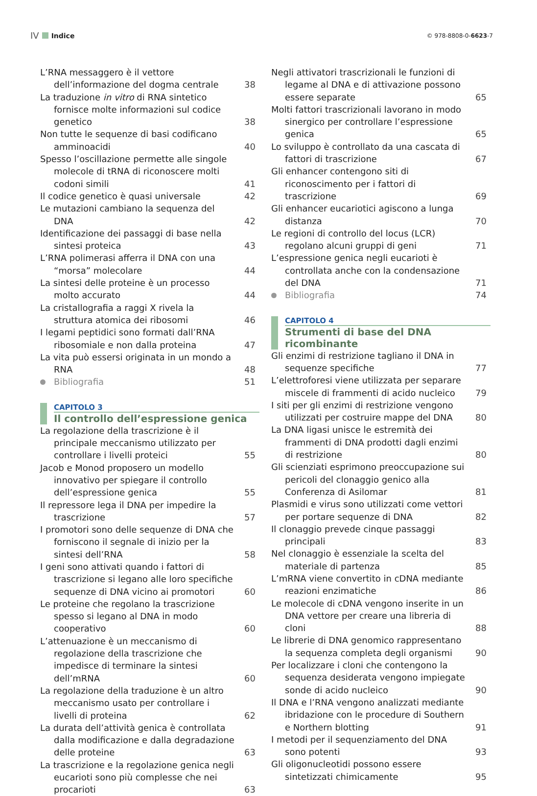IV Indice
© 978-8808-0-6623-7
L’RNA messaggero è il vettore dell’informazione del dogma centrale
38
La traduzione in vitro di RNA sintetico fornisce molte informazioni sul codice genetico
38
Non tutte le sequenze di basi codificano amminoacidi
40
Spesso l’oscillazione permette alle singole molecole di tRNA di riconoscere molti codoni simili
41
Il codice genetico è quasi universale
42
Le mutazioni cambiano la sequenza del DNA
42
Identificazione dei passaggi di base nella sintesi proteica
43
L’RNA polimerasi afferra il DNA con una “morsa” molecolare
44
La sintesi delle proteine è un processo molto accurato
44
La cristallografia a raggi X rivela la struttura atomica dei ribosomi
46
I legami peptidici sono formati dall’RNA ribosomiale e non dalla proteina
47
La vita può essersi originata in un mondo a RNA
48
Bibliografia 51
CAPITOLO 3
Il controllo dell’espressione genica
La regolazione della trascrizione è il principale meccanismo utilizzato per controllare i livelli proteici
55
Jacob e Monod proposero un modello innovativo per spiegare il controllo dell’espressione genica
55
Il repressore lega il DNA per impedire la trascrizione
57
I promotori sono delle sequenze di DNA che forniscono il segnale di inizio per la sintesi dell’RNA
58
I geni sono attivati quando i fattori di trascrizione si legano alle loro specifiche sequenze di DNA vicino ai promotori
60
Le proteine che regolano la trascrizione spesso si legano al DNA in modo cooperativo
60
L’attenuazione è un meccanismo di regolazione della trascrizione che impedisce di terminare la sintesi dell’mRNA
60
La regolazione della traduzione è un altro meccanismo usato per controllare i livelli di proteina
62
La durata dell’attività genica è controllata dalla modificazione e dalla degradazione delle proteine
63
La trascrizione e la regolazione genica negli eucarioti sono più complesse che nei procarioti
63
Negli attivatori trascrizionali le funzioni di legame al DNA e di attivazione possono essere separate
65
Molti fattori trascrizionali lavorano in modo sinergico per controllare l’espressione genica
65
Lo sviluppo è controllato da una cascata di fattori di trascrizione
67
Gli enhancer contengono siti di riconoscimento per i fattori di trascrizione
69
Gli enhancer eucariotici agiscono a lunga distanza
70
Le regioni di controllo del locus (LCR) regolano alcuni gruppi di geni
71
L’espressione genica negli eucarioti è controllata anche con la condensazione del DNA
71
Bibliografia 74
CAPITOLO 4
Strumenti di base del DNA ricombinante
Gli enzimi di restrizione tagliano il DNA in sequenze specifiche
77
L’elettroforesi viene utilizzata per separare miscele di frammenti di acido nucleico
79
I siti per gli enzimi di restrizione vengono utilizzati per costruire mappe del DNA
80
La DNA ligasi unisce le estremità dei frammenti di DNA prodotti dagli enzimi di restrizione
80
Gli scienziati esprimono preoccupazione sui pericoli del clonaggio genico alla Conferenza di Asilomar
81
Plasmidi e virus sono utilizzati come vettori per portare sequenze di DNA
82
Il clonaggio prevede cinque passaggi principali
83
Nel clonaggio è essenziale la scelta del materiale di partenza
85
L’mRNA viene convertito in cDNA mediante reazioni enzimatiche
86
Le molecole di cDNA vengono inserite in un DNA vettore per creare una libreria di cloni
88
Le librerie di DNA genomico rappresentano la sequenza completa degli organismi
90
Per localizzare i cloni che contengono la sequenza desiderata vengono impiegate sonde di acido nucleico
90
Il DNA e l’RNA vengono analizzati mediante ibridazione con le procedure di Southern e Northern blotting
91
I metodi per il sequenziamento del DNA sono potenti
93
Gli oligonucleotidi possono essere sintetizzati chimicamente
95